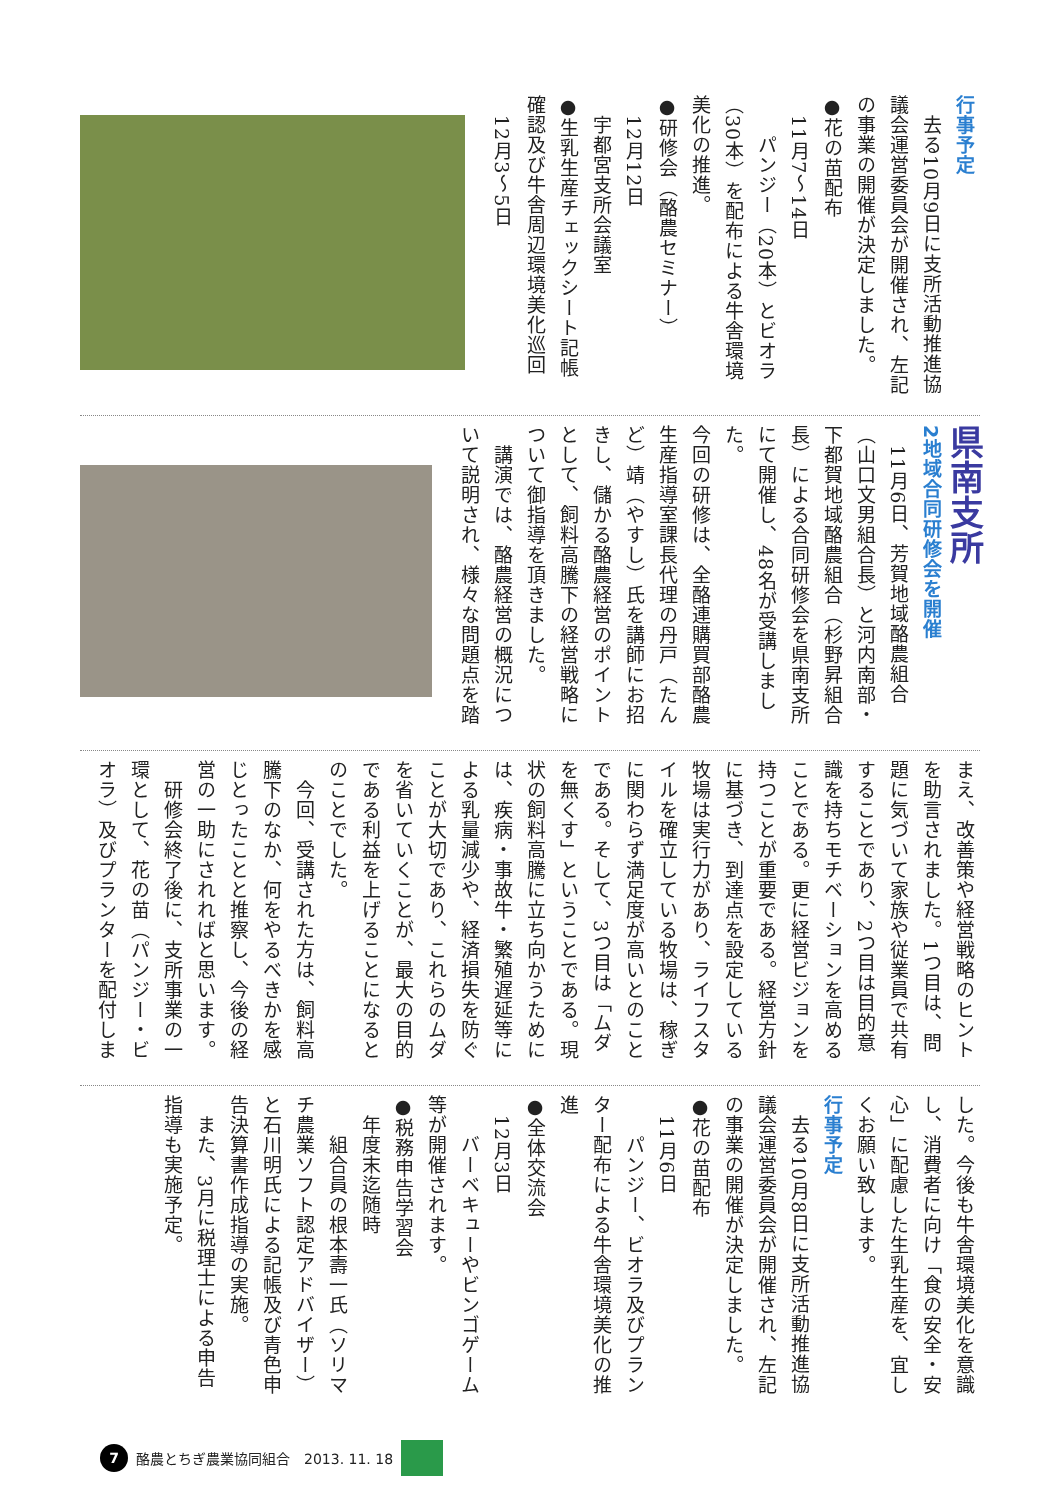行事予定
　去る10月9日に支所活動推進協議会運営委員会が開催され、左記の事業の開催が決定しました。
●花の苗配布
　11月7～14日
　　パンジー（20本）とビオラ（30本）を配布による牛舎環境美化の推進。
●研修会（酪農セミナー）
　12月12日
　宇都宮支所会議室
●生乳生産チェックシート記帳確認及び牛舎周辺環境美化巡回
　12月3～5日
県南支所
2地域合同研修会を開催
　11月6日、芳賀地域酪農組合（山口文男組合長）と河内南部・下都賀地域酪農組合（杉野昇組合長）による合同研修会を県南支所にて開催し、48名が受講しました。
今回の研修は、全酪連購買部酪農生産指導室課長代理の丹戸（たんど）靖（やすし）氏を講師にお招きし、儲かる酪農経営のポイントとして、飼料高騰下の経営戦略について御指導を頂きました。
　講演では、酪農経営の概況について説明され、様々な問題点を踏
まえ、改善策や経営戦略のヒントを助言されました。1つ目は、問題に気づいて家族や従業員で共有することであり、2つ目は目的意識を持ちモチベーションを高めることである。更に経営ビジョンを持つことが重要である。経営方針に基づき、到達点を設定している牧場は実行力があり、ライフスタイルを確立している牧場は、稼ぎに関わらず満足度が高いとのことである。そして、3つ目は「ムダを無くす」ということである。現状の飼料高騰に立ち向かうためには、疾病・事故牛・繁殖遅延等による乳量減少や、経済損失を防ぐことが大切であり、これらのムダを省いていくことが、最大の目的である利益を上げることになるとのことでした。
　今回、受講された方は、飼料高騰下のなか、何をやるべきかを感じとったことと推察し、今後の経営の一助にされればと思います。
　研修会終了後に、支所事業の一環として、花の苗（パンジー・ビオラ）及びプランターを配付しま
した。今後も牛舎環境美化を意識し、消費者に向け「食の安全・安心」に配慮した生乳生産を、宜しくお願い致します。
行事予定
　去る10月8日に支所活動推進協議会運営委員会が開催され、左記の事業の開催が決定しました。
●花の苗配布
　11月6日
　　パンジー、ビオラ及びプランター配布による牛舎環境美化の推進
●全体交流会
　12月3日
　　バーベキューやビンゴゲーム等が開催されます。
●税務申告学習会
　年度末迄随時
　　組合員の根本壽一氏（ソリマチ農業ソフト認定アドバイザー）と石川明氏による記帳及び青色申告決算書作成指導の実施。
　また、3月に税理士による申告指導も実施予定。
7 酪農とちぎ農業協同組合　2013. 11. 18